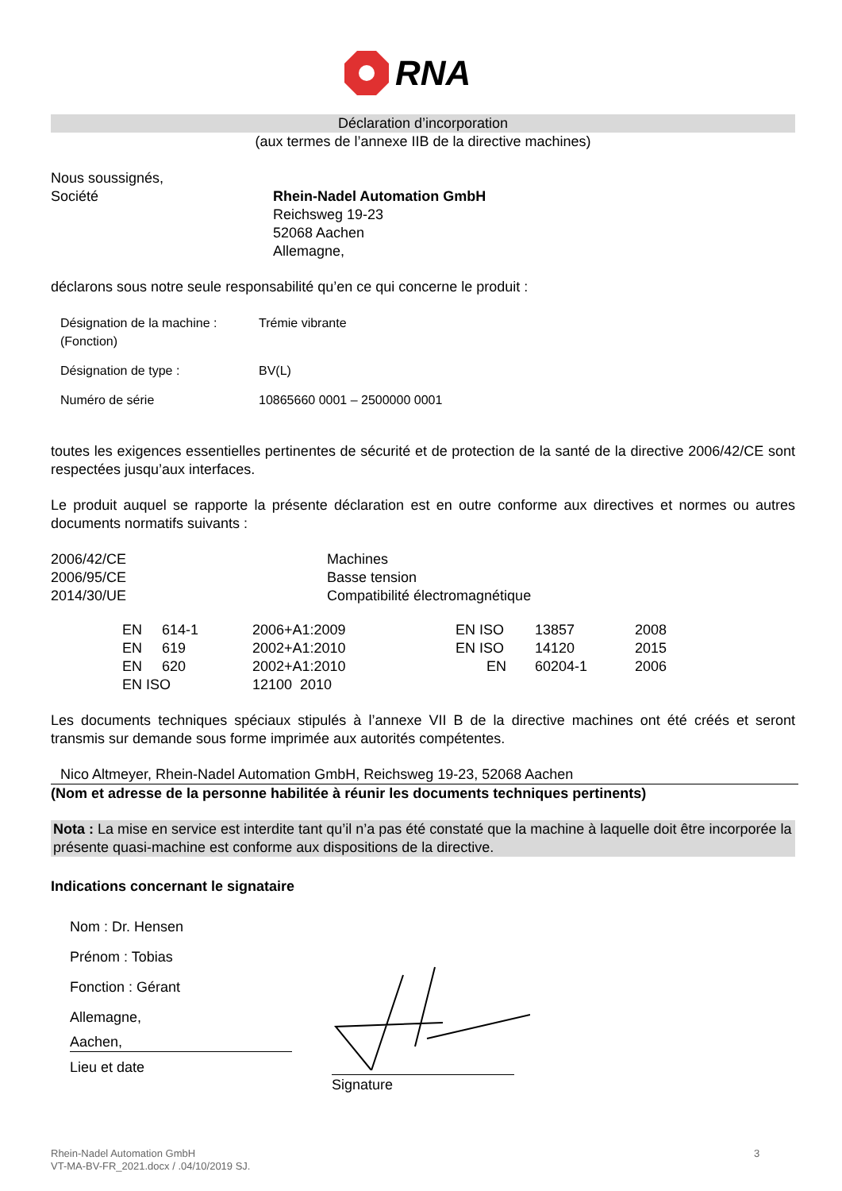RNA
Déclaration d’incorporation
(aux termes de l’annexe IIB de la directive machines)
Nous soussignés,
| Société | Rhein-Nadel Automation GmbH Reichsweg 19-23 52068 Aachen Allemagne, |
déclarons sous notre seule responsabilité qu’en ce qui concerne le produit :
| Désignation de la machine : (Fonction) | Trémie vibrante |
| Désignation de type : | BV(L) |
| Numéro de série | 10865660 0001 – 2500000 0001 |
toutes les exigences essentielles pertinentes de sécurité et de protection de la santé de la directive 2006/42/CE sont respectées jusqu’aux interfaces.
Le produit auquel se rapporte la présente déclaration est en outre conforme aux directives et normes ou autres documents normatifs suivants :
| 2006/42/CE 2006/95/CE 2014/30/UE | Machines Basse tension Compatibilité électromagnétique |
| EN | 614-1 | 2006+A1:2009 | EN ISO | 13857 | 2008 |
| EN | 619 | 2002+A1:2010 | EN ISO | 14120 | 2015 |
| EN | 620 | 2002+A1:2010 | EN | 60204-1 | 2006 |
| EN ISO | | 12100 2010 | | | |
Les documents techniques spéciaux stipulés à l’annexe VII B de la directive machines ont été créés et seront transmis sur demande sous forme imprimée aux autorités compétentes.
Nico Altmeyer, Rhein-Nadel Automation GmbH, Reichsweg 19-23, 52068 Aachen
(Nom et adresse de la personne habilitée à réunir les documents techniques pertinents)
Nota : La mise en service est interdite tant qu’il n’a pas été constaté que la machine à laquelle doit être incorporée la présente quasi-machine est conforme aux dispositions de la directive.
Indications concernant le signataire
Nom : Dr. Hensen
Prénom : Tobias
Fonction : Gérant
Allemagne,
Aachen,
Lieu et date
Signature
Rhein-Nadel Automation GmbH
VT-MA-BV-FR_2021.docx / .04/10/2019 SJ.
3